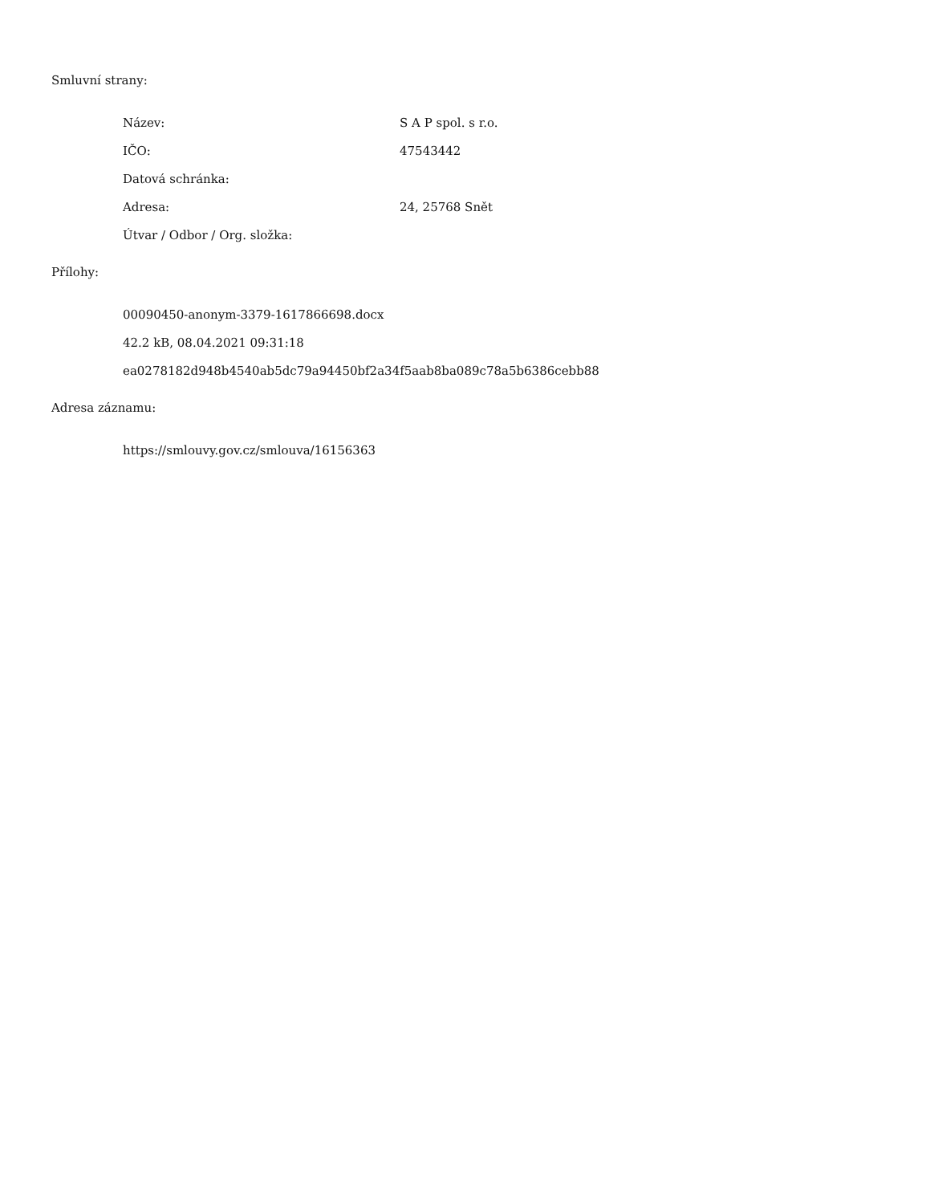Smluvní strany:
Název: S A P spol. s r.o.
IČO: 47543442
Datová schránka:
Adresa: 24, 25768 Snět
Útvar / Odbor / Org. složka:
Přílohy:
00090450-anonym-3379-1617866698.docx
42.2 kB, 08.04.2021 09:31:18
ea0278182d948b4540ab5dc79a94450bf2a34f5aab8ba089c78a5b6386cebb88
Adresa záznamu:
https://smlouvy.gov.cz/smlouva/16156363